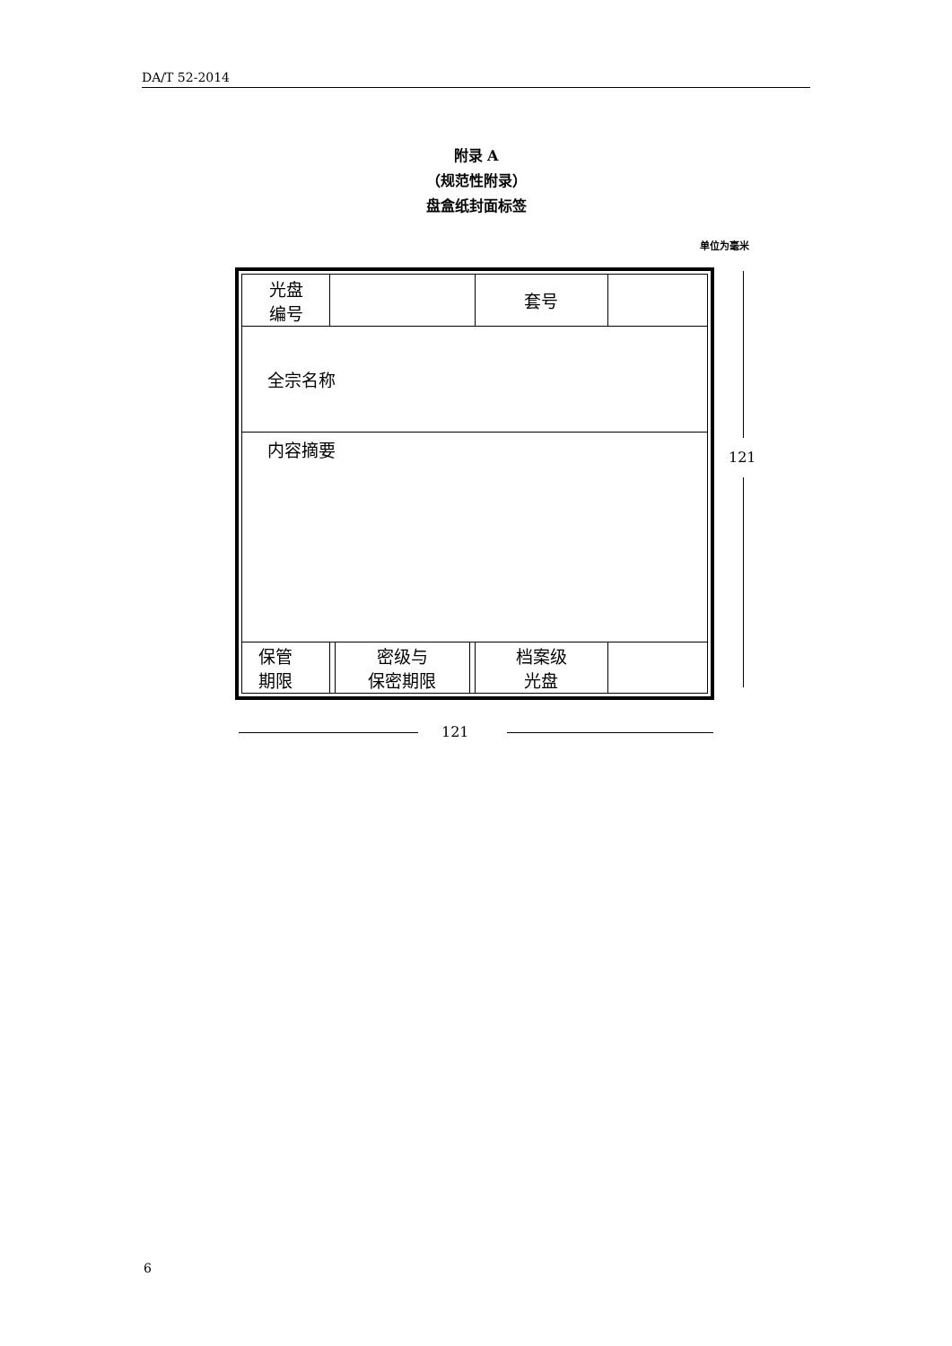DA/T 52-2014
附录 A
（规范性附录）
盘盒纸封面标签
单位为毫米
| 光盘 编号 | | | | 套号 | |
| 全宗名称 | | | | | |
| 内容摘要 | | | | | |
| 保管 期限 | | 密级与 保密期限 | | 档案级 光盘 | |
121
121
6